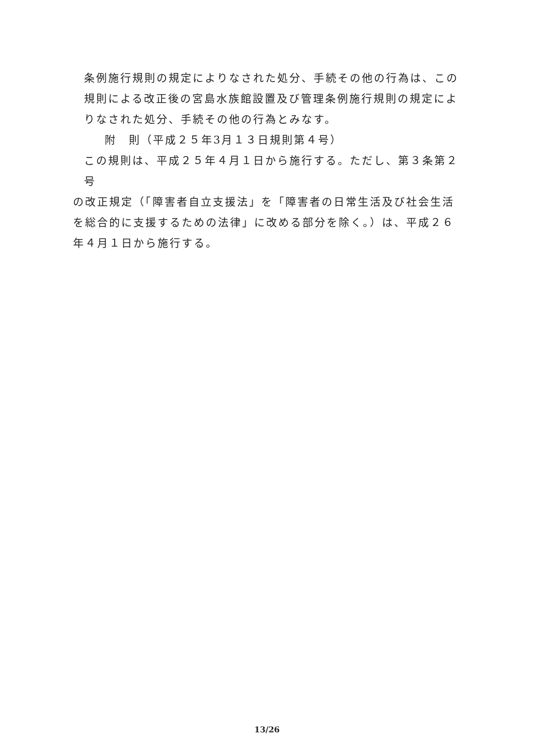条例施行規則の規定によりなされた処分、手続その他の行為は、この規則による改正後の宮島水族館設置及び管理条例施行規則の規定によりなされた処分、手続その他の行為とみなす。
附　則（平成２５年3月１３日規則第４号）
この規則は、平成２５年４月１日から施行する。ただし、第３条第２号
の改正規定（「障害者自立支援法」を「障害者の日常生活及び社会生活を総合的に支援するための法律」に改める部分を除く。）は、平成２６年４月１日から施行する。
13/26